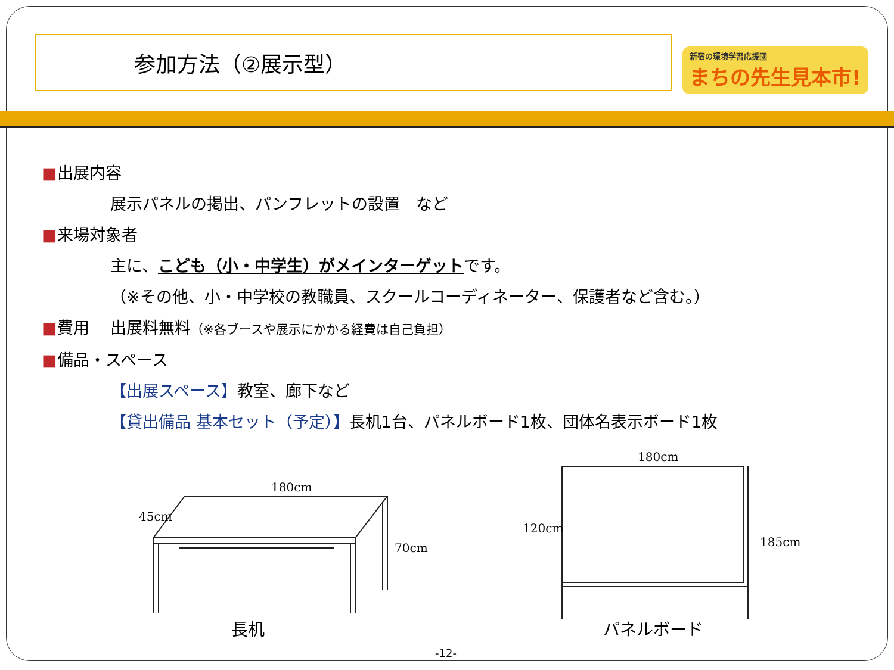参加方法（②展示型）
新宿の環境学習応援団
まちの先生見本市!
■出展内容
展示パネルの掲出、パンフレットの設置　など
■来場対象者
主に、こども（小・中学生）がメインターゲットです。
（※その他、小・中学校の教職員、スクールコーディネーター、保護者など含む。）
■費用　 出展料無料（※各ブースや展示にかかる経費は自己負担）
■備品・スペース
【出展スペース】教室、廊下など
【貸出備品 基本セット（予定）】長机1台、パネルボード1枚、団体名表示ボード1枚
180cm
45cm
70cm
180cm
120cm
185cm
長机 パネルボード
-12-